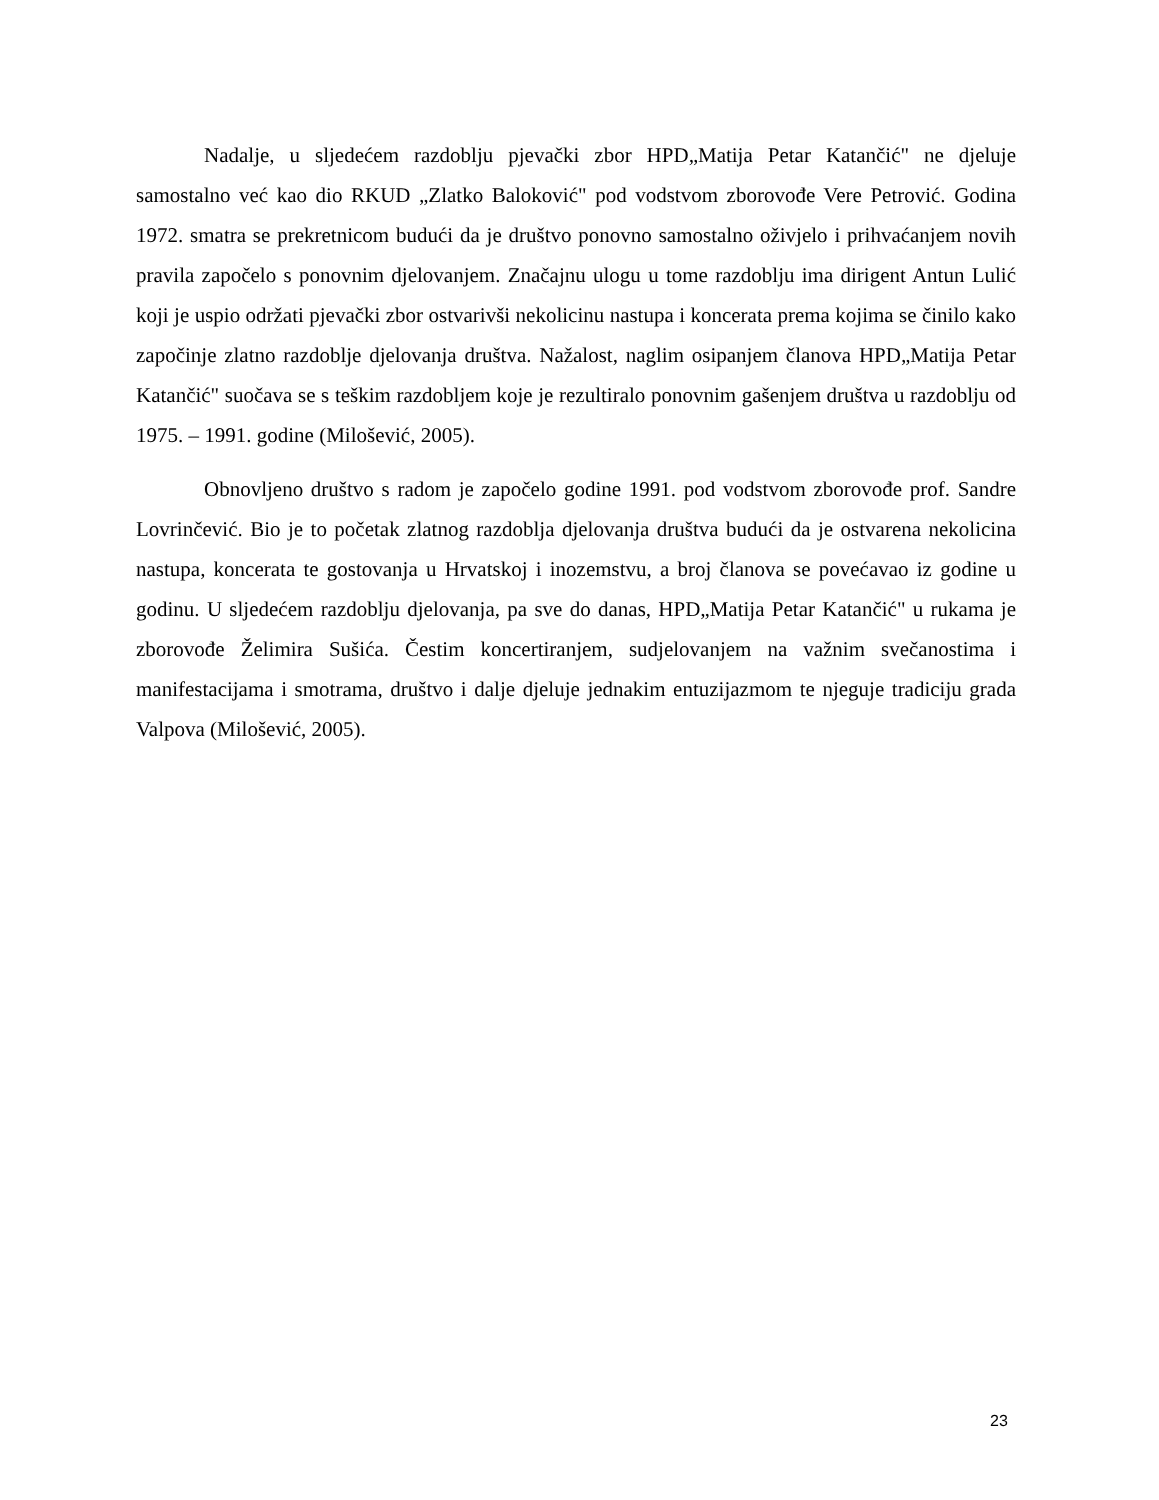Nadalje, u sljedećem razdoblju pjevački zbor HPD„Matija Petar Katančić" ne djeluje samostalno već kao dio RKUD „Zlatko Baloković" pod vodstvom zborovođe Vere Petrović. Godina 1972. smatra se prekretnicom budući da je društvo ponovno samostalno oživjelo i prihvaćanjem novih pravila započelo s ponovnim djelovanjem. Značajnu ulogu u tome razdoblju ima dirigent Antun Lulić koji je uspio održati pjevački zbor ostvarivši nekolicinu nastupa i koncerata prema kojima se činilo kako započinje zlatno razdoblje djelovanja društva. Nažalost, naglim osipanjem članova HPD„Matija Petar Katančić" suočava se s teškim razdobljem koje je rezultiralo ponovnim gašenjem društva u razdoblju od 1975. – 1991. godine (Milošević, 2005).
Obnovljeno društvo s radom je započelo godine 1991. pod vodstvom zborovođe prof. Sandre Lovrinčević. Bio je to početak zlatnog razdoblja djelovanja društva budući da je ostvarena nekolicina nastupa, koncerata te gostovanja u Hrvatskoj i inozemstvu, a broj članova se povećavao iz godine u godinu. U sljedećem razdoblju djelovanja, pa sve do danas, HPD„Matija Petar Katančić" u rukama je zborovođe Želimira Sušića. Čestim koncertiranjem, sudjelovanjem na važnim svečanostima i manifestacijama i smotrama, društvo i dalje djeluje jednakim entuzijazmom te njeguje tradiciju grada Valpova (Milošević, 2005).
23